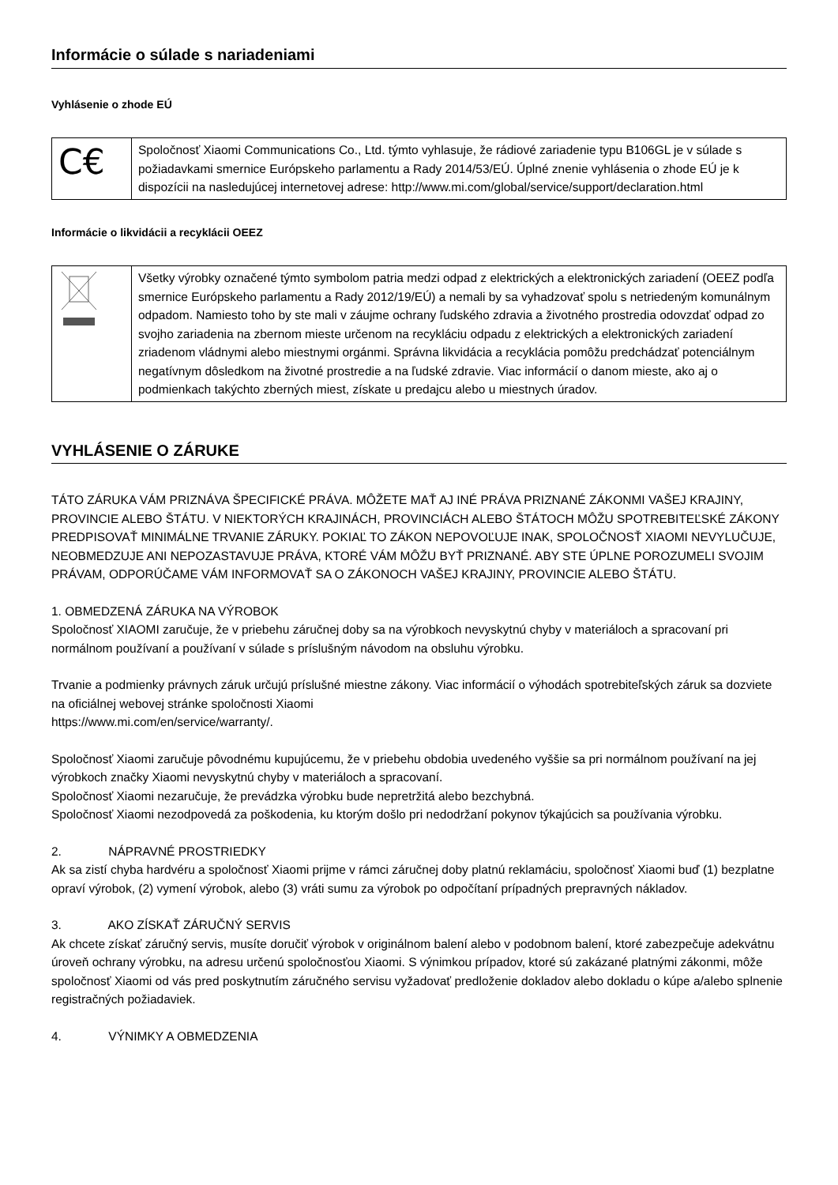Informácie o súlade s nariadeniami
Vyhlásenie o zhode EÚ
| C€ | Spoločnosť Xiaomi Communications Co., Ltd. týmto vyhlasuje, že rádiové zariadenie typu B106GL je v súlade s požiadavkami smernice Európskeho parlamentu a Rady 2014/53/EÚ. Úplné znenie vyhlásenia o zhode EÚ je k dispozícii na nasledujúcej internetovej adrese: http://www.mi.com/global/service/support/declaration.html |
Informácie o likvidácii a recyklácii OEEZ
| | Všetky výrobky označené týmto symbolom patria medzi odpad z elektrických a elektronických zariadení (OEEZ podľa smernice Európskeho parlamentu a Rady 2012/19/EÚ) a nemali by sa vyhadzovať spolu s netriedeným komunálnym odpadom. Namiesto toho by ste mali v záujme ochrany ľudského zdravia a životného prostredia odovzdať odpad zo svojho zariadenia na zbernom mieste určenom na recykláciu odpadu z elektrických a elektronických zariadení zriadenom vládnymi alebo miestnymi orgánmi. Správna likvidácia a recyklácia pomôžu predchádzať potenciálnym negatívnym dôsledkom na životné prostredie a na ľudské zdravie. Viac informácií o danom mieste, ako aj o podmienkach takýchto zberných miest, získate u predajcu alebo u miestnych úradov. |
VYHLÁSENIE O ZÁRUKE
TÁTO ZÁRUKA VÁM PRIZNÁVA ŠPECIFICKÉ PRÁVA. MÔŽETE MAŤ AJ INÉ PRÁVA PRIZNANÉ ZÁKONMI VAŠEJ KRAJINY, PROVINCIE ALEBO ŠTÁTU. V NIEKTORÝCH KRAJINÁCH, PROVINCIÁCH ALEBO ŠTÁTOCH MÔŽU SPOTREBITEĽSKÉ ZÁKONY PREDPISOVAŤ MINIMÁLNE TRVANIE ZÁRUKY. POKIAĽ TO ZÁKON NEPOVOĽUJE INAK, SPOLOČNOSŤ XIAOMI NEVYLUČUJE, NEOBMEDZUJE ANI NEPOZASTAVUJE PRÁVA, KTORÉ VÁM MÔŽU BYŤ PRIZNANÉ. ABY STE ÚPLNE POROZUMELI SVOJIM PRÁVAM, ODPORÚČAME VÁM INFORMOVAŤ SA O ZÁKONOCH VAŠEJ KRAJINY, PROVINCIE ALEBO ŠTÁTU.
1. OBMEDZENÁ ZÁRUKA NA VÝROBOK
Spoločnosť XIAOMI zaručuje, že v priebehu záručnej doby sa na výrobkoch nevyskytnú chyby v materiáloch a spracovaní pri normálnom používaní a používaní v súlade s príslušným návodom na obsluhu výrobku.
Trvanie a podmienky právnych záruk určujú príslušné miestne zákony. Viac informácií o výhodách spotrebiteľských záruk sa dozviete na oficiálnej webovej stránke spoločnosti Xiaomi
https://www.mi.com/en/service/warranty/.
Spoločnosť Xiaomi zaručuje pôvodnému kupujúcemu, že v priebehu obdobia uvedeného vyššie sa pri normálnom používaní na jej výrobkoch značky Xiaomi nevyskytnú chyby v materiáloch a spracovaní.
Spoločnosť Xiaomi nezaručuje, že prevádzka výrobku bude nepretržitá alebo bezchybná.
Spoločnosť Xiaomi nezodpovedá za poškodenia, ku ktorým došlo pri nedodržaní pokynov týkajúcich sa používania výrobku.
2. NÁPRAVNÉ PROSTRIEDKY
Ak sa zistí chyba hardvéru a spoločnosť Xiaomi prijme v rámci záručnej doby platnú reklamáciu, spoločnosť Xiaomi buď (1) bezplatne opraví výrobok, (2) vymení výrobok, alebo (3) vráti sumu za výrobok po odpočítaní prípadných prepravných nákladov.
3. AKO ZÍSKAŤ ZÁRUČNÝ SERVIS
Ak chcete získať záručný servis, musíte doručiť výrobok v originálnom balení alebo v podobnom balení, ktoré zabezpečuje adekvátnu úroveň ochrany výrobku, na adresu určenú spoločnosťou Xiaomi. S výnimkou prípadov, ktoré sú zakázané platnými zákonmi, môže spoločnosť Xiaomi od vás pred poskytnutím záručného servisu vyžadovať predloženie dokladov alebo dokladu o kúpe a/alebo splnenie registračných požiadaviek.
4. VÝNIMKY A OBMEDZENIA